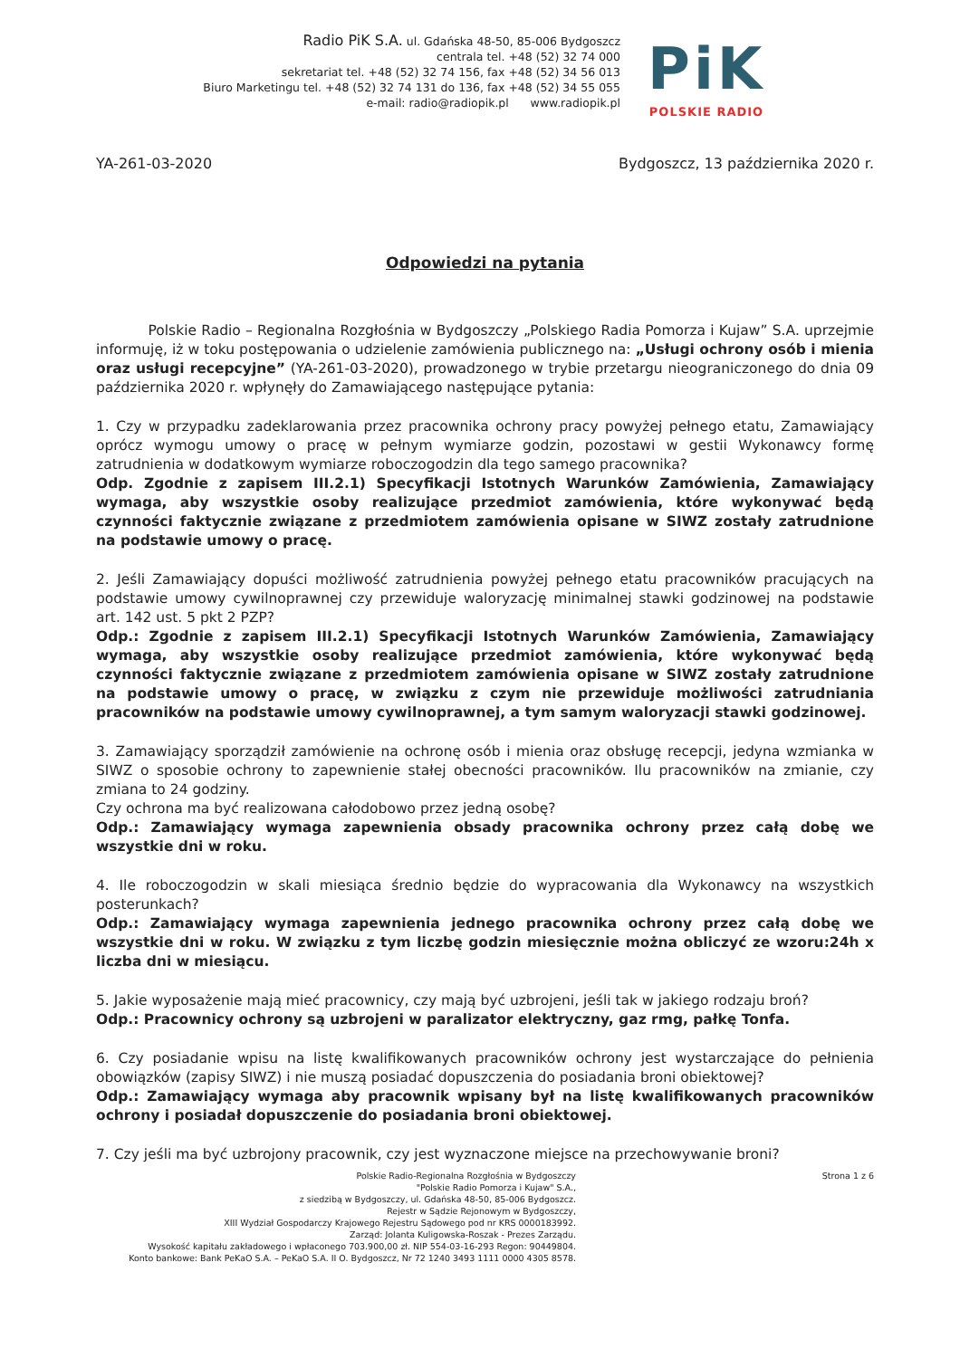Radio PiK S.A. ul. Gdańska 48-50, 85-006 Bydgoszcz
centrala tel. +48 (52) 32 74 000
sekretariat tel. +48 (52) 32 74 156, fax +48 (52) 34 56 013
Biuro Marketingu tel. +48 (52) 32 74 131 do 136, fax +48 (52) 34 55 055
e-mail: radio@radiopik.pl www.radiopik.pl
PiK
POLSKIE RADIO
YA-261-03-2020 Bydgoszcz, 13 października 2020 r.
Odpowiedzi na pytania
Polskie Radio – Regionalna Rozgłośnia w Bydgoszczy „Polskiego Radia Pomorza i Kujaw” S.A. uprzejmie informuję, iż w toku postępowania o udzielenie zamówienia publicznego na: „Usługi ochrony osób i mienia oraz usługi recepcyjne” (YA-261-03-2020), prowadzonego w trybie przetargu nieograniczonego do dnia 09 października 2020 r. wpłynęły do Zamawiającego następujące pytania:
1. Czy w przypadku zadeklarowania przez pracownika ochrony pracy powyżej pełnego etatu, Zamawiający oprócz wymogu umowy o pracę w pełnym wymiarze godzin, pozostawi w gestii Wykonawcy formę zatrudnienia w dodatkowym wymiarze roboczogodzin dla tego samego pracownika?
Odp. Zgodnie z zapisem III.2.1) Specyfikacji Istotnych Warunków Zamówienia, Zamawiający wymaga, aby wszystkie osoby realizujące przedmiot zamówienia, które wykonywać będą czynności faktycznie związane z przedmiotem zamówienia opisane w SIWZ zostały zatrudnione na podstawie umowy o pracę.
2. Jeśli Zamawiający dopuści możliwość zatrudnienia powyżej pełnego etatu pracowników pracujących na podstawie umowy cywilnoprawnej czy przewiduje waloryzację minimalnej stawki godzinowej na podstawie art. 142 ust. 5 pkt 2 PZP?
Odp.: Zgodnie z zapisem III.2.1) Specyfikacji Istotnych Warunków Zamówienia, Zamawiający wymaga, aby wszystkie osoby realizujące przedmiot zamówienia, które wykonywać będą czynności faktycznie związane z przedmiotem zamówienia opisane w SIWZ zostały zatrudnione na podstawie umowy o pracę, w związku z czym nie przewiduje możliwości zatrudniania pracowników na podstawie umowy cywilnoprawnej, a tym samym waloryzacji stawki godzinowej.
3. Zamawiający sporządził zamówienie na ochronę osób i mienia oraz obsługę recepcji, jedyna wzmianka w SIWZ o sposobie ochrony to zapewnienie stałej obecności pracowników. Ilu pracowników na zmianie, czy zmiana to 24 godziny.
Czy ochrona ma być realizowana całodobowo przez jedną osobę?
Odp.: Zamawiający wymaga zapewnienia obsady pracownika ochrony przez całą dobę we wszystkie dni w roku.
4. Ile roboczogodzin w skali miesiąca średnio będzie do wypracowania dla Wykonawcy na wszystkich posterunkach?
Odp.: Zamawiający wymaga zapewnienia jednego pracownika ochrony przez całą dobę we wszystkie dni w roku. W związku z tym liczbę godzin miesięcznie można obliczyć ze wzoru:24h x liczba dni w miesiącu.
5. Jakie wyposażenie mają mieć pracownicy, czy mają być uzbrojeni, jeśli tak w jakiego rodzaju broń?
Odp.: Pracownicy ochrony są uzbrojeni w paralizator elektryczny, gaz rmg, pałkę Tonfa.
6. Czy posiadanie wpisu na listę kwalifikowanych pracowników ochrony jest wystarczające do pełnienia obowiązków (zapisy SIWZ) i nie muszą posiadać dopuszczenia do posiadania broni obiektowej?
Odp.: Zamawiający wymaga aby pracownik wpisany był na listę kwalifikowanych pracowników ochrony i posiadał dopuszczenie do posiadania broni obiektowej.
7. Czy jeśli ma być uzbrojony pracownik, czy jest wyznaczone miejsce na przechowywanie broni?
Polskie Radio-Regionalna Rozgłośnia w Bydgoszczy
"Polskie Radio Pomorza i Kujaw" S.A.,
z siedzibą w Bydgoszczy, ul. Gdańska 48-50, 85-006 Bydgoszcz.
Rejestr w Sądzie Rejonowym w Bydgoszczy,
XIII Wydział Gospodarczy Krajowego Rejestru Sądowego pod nr KRS 0000183992.
Zarząd: Jolanta Kuligowska-Roszak - Prezes Zarządu.
Wysokość kapitału zakładowego i wpłaconego 703.900,00 zł. NIP 554-03-16-293 Regon: 90449804.
Konto bankowe: Bank PeKaO S.A. – PeKaO S.A. II O. Bydgoszcz, Nr 72 1240 3493 1111 0000 4305 8578.
Strona 1 z 6